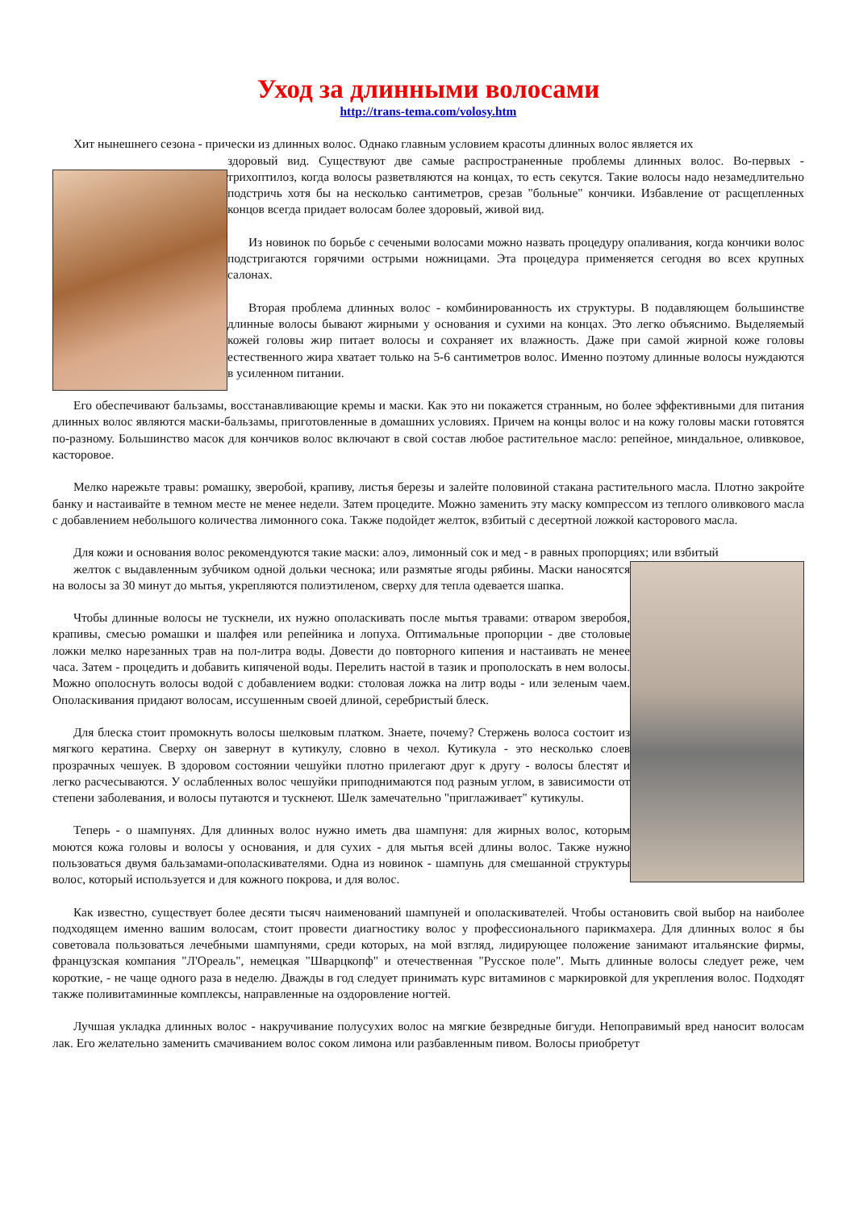Уход за длинными волосами
http://trans-tema.com/volosy.htm
Хит нынешнего сезона - прически из длинных волос. Однако главным условием красоты длинных волос является их
здоровый вид. Существуют две самые распространенные проблемы длинных волос. Во-первых - трихоптилоз, когда волосы разветвляются на концах, то есть секутся. Такие волосы надо незамедлительно подстричь хотя бы на несколько сантиметров, срезав "больные" кончики. Избавление от расщепленных концов всегда придает волосам более здоровый, живой вид.
Из новинок по борьбе с сечеными волосами можно назвать процедуру опаливания, когда кончики волос подстригаются горячими острыми ножницами. Эта процедура применяется сегодня во всех крупных салонах.
Вторая проблема длинных волос - комбинированность их структуры. В подавляющем большинстве длинные волосы бывают жирными у основания и сухими на концах. Это легко объяснимо. Выделяемый кожей головы жир питает волосы и сохраняет их влажность. Даже при самой жирной коже головы естественного жира хватает только на 5-6 сантиметров волос. Именно поэтому длинные волосы нуждаются в усиленном питании.
Его обеспечивают бальзамы, восстанавливающие кремы и маски. Как это ни покажется странным, но более эффективными для питания длинных волос являются маски-бальзамы, приготовленные в домашних условиях. Причем на концы волос и на кожу головы маски готовятся по-разному. Большинство масок для кончиков волос включают в свой состав любое растительное масло: репейное, миндальное, оливковое, касторовое.
Мелко нарежьте травы: ромашку, зверобой, крапиву, листья березы и залейте половиной стакана растительного масла. Плотно закройте банку и настаивайте в темном месте не менее недели. Затем процедите. Можно заменить эту маску компрессом из теплого оливкового масла с добавлением небольшого количества лимонного сока. Также подойдет желток, взбитый с десертной ложкой касторового масла.
Для кожи и основания волос рекомендуются такие маски: алоэ, лимонный сок и мед - в равных пропорциях; или взбитый
желток с выдавленным зубчиком одной дольки чеснока; или размятые ягоды рябины. Маски наносятся на волосы за 30 минут до мытья, укрепляются полиэтиленом, сверху для тепла одевается шапка.
Чтобы длинные волосы не тускнели, их нужно ополаскивать после мытья травами: отваром зверобоя, крапивы, смесью ромашки и шалфея или репейника и лопуха. Оптимальные пропорции - две столовые ложки мелко нарезанных трав на пол-литра воды. Довести до повторного кипения и настаивать не менее часа. Затем - процедить и добавить кипяченой воды. Перелить настой в тазик и прополоскать в нем волосы. Можно ополоснуть волосы водой с добавлением водки: столовая ложка на литр воды - или зеленым чаем. Ополаскивания придают волосам, иссушенным своей длиной, серебристый блеск.
Для блеска стоит промокнуть волосы шелковым платком. Знаете, почему? Стержень волоса состоит из мягкого кератина. Сверху он завернут в кутикулу, словно в чехол. Кутикула - это несколько слоев прозрачных чешуек. В здоровом состоянии чешуйки плотно прилегают друг к другу - волосы блестят и легко расчесываются. У ослабленных волос чешуйки приподнимаются под разным углом, в зависимости от степени заболевания, и волосы путаются и тускнеют. Шелк замечательно "приглаживает" кутикулы.
Теперь - о шампунях. Для длинных волос нужно иметь два шампуня: для жирных волос, которым моются кожа головы и волосы у основания, и для сухих - для мытья всей длины волос. Также нужно пользоваться двумя бальзамами-ополаскивателями. Одна из новинок - шампунь для смешанной структуры волос, который используется и для кожного покрова, и для волос.
Как известно, существует более десяти тысяч наименований шампуней и ополаскивателей. Чтобы остановить свой выбор на наиболее подходящем именно вашим волосам, стоит провести диагностику волос у профессионального парикмахера. Для длинных волос я бы советовала пользоваться лечебными шампунями, среди которых, на мой взгляд, лидирующее положение занимают итальянские фирмы, французская компания "Л'Ореаль", немецкая "Шварцкопф" и отечественная "Русское поле". Мыть длинные волосы следует реже, чем короткие, - не чаще одного раза в неделю. Дважды в год следует принимать курс витаминов с маркировкой для укрепления волос. Подходят также поливитаминные комплексы, направленные на оздоровление ногтей.
Лучшая укладка длинных волос - накручивание полусухих волос на мягкие безвредные бигуди. Непоправимый вред наносит волосам лак. Его желательно заменить смачиванием волос соком лимона или разбавленным пивом. Волосы приобретут